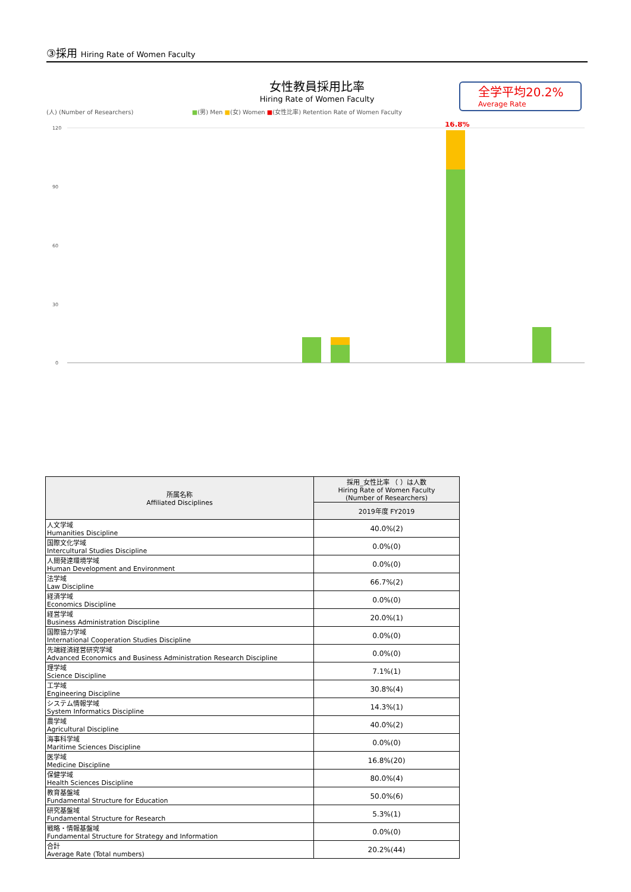③採用 Hiring Rate of Women Faculty
女性教員採用比率
Hiring Rate of Women Faculty
全学平均20.2%
Average Rate
(人) (Number of Researchers) ■(男) Men ■(女) Women ■(女性比率) Retention Rate of Women Faculty
120
90
60
30
0
16.8%
| 所属名称 Affiliated Disciplines | 採用_女性比率 （ ）は人数 Hiring Rate of Women Faculty (Number of Researchers) |
| --- | --- |
| | 2019年度 FY2019 |
| 人文学域 Humanities Discipline | 40.0%(2) |
| 国際文化学域 Intercultural Studies Discipline | 0.0%(0) |
| 人間発達環境学域 Human Development and Environment | 0.0%(0) |
| 法学域 Law Discipline | 66.7%(2) |
| 経済学域 Economics Discipline | 0.0%(0) |
| 経営学域 Business Administration Discipline | 20.0%(1) |
| 国際協力学域 International Cooperation Studies Discipline | 0.0%(0) |
| 先端経済経営研究学域 Advanced Economics and Business Administration Research Discipline | 0.0%(0) |
| 理学域 Science Discipline | 7.1%(1) |
| 工学域 Engineering Discipline | 30.8%(4) |
| システム情報学域 System Informatics Discipline | 14.3%(1) |
| 農学域 Agricultural Discipline | 40.0%(2) |
| 海事科学域 Maritime Sciences Discipline | 0.0%(0) |
| 医学域 Medicine Discipline | 16.8%(20) |
| 保健学域 Health Sciences Discipline | 80.0%(4) |
| 教育基盤域 Fundamental Structure for Education | 50.0%(6) |
| 研究基盤域 Fundamental Structure for Research | 5.3%(1) |
| 戦略・情報基盤域 Fundamental Structure for Strategy and Information | 0.0%(0) |
| 合計 Average Rate (Total numbers) | 20.2%(44) |